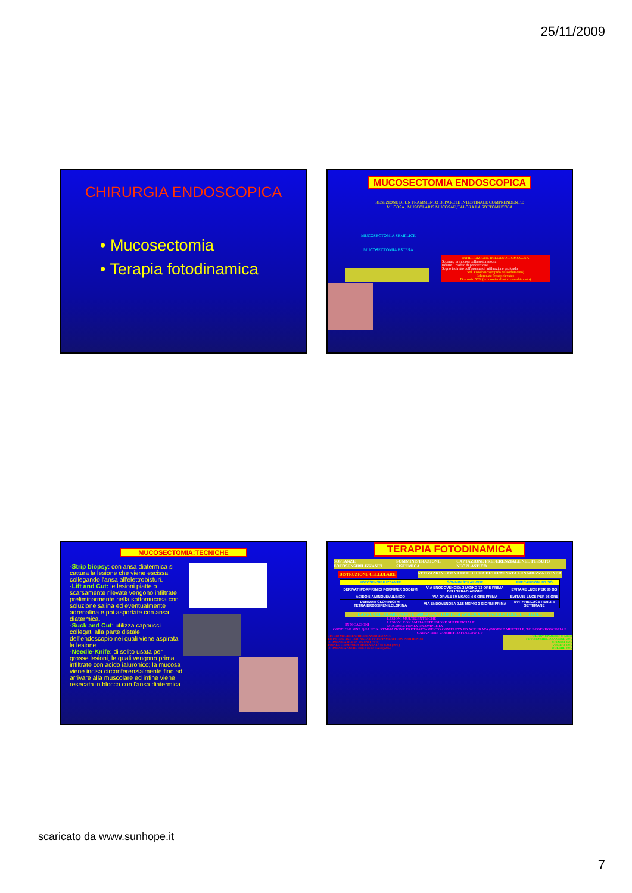25/11/2009
CHIRURGIA ENDOSCOPICA
• Mucosectomia
• Terapia fotodinamica
MUCOSECTOMIA ENDOSCOPICA
RESEZIONE DI UN FRAMMENTO DI PARETE INTESTINALE COMPRENDENTE:
MUCOSA , MUSCOLARIS MUCOSAE, TALORA LA SOTTOMUCOSA
MUCOSECTOMIA SEMPLICE
MUCOSECTOMIA ESTESA
INFILTRAZIONE DELLA SOTTOMUCOSA
Separare la mucosa dalla sottomucosa
ridurre il rischio di perforazione
Segno indiretto dell'assenza di infiltrazione profonda
Sol. Fisiologica (rapido riassorbimento)
Ialuronato (costo elevato)
Destrosio 50% (economico-lento riassorbimento)
MUCOSECTOMIA:TECNICHE
-Strip biopsy: con ansa diatermica si cattura la lesione che viene escissa collegando l'ansa all'elettrobisturi.
-Lift and Cut: le lesioni piatte o scarsamente rilevate vengono infiltrate preliminarmente nella sottomucosa con soluzione salina ed eventualmente adrenalina e poi asportate con ansa diatermica.
-Suck and Cut: utilizza cappucci collegati alla parte distale dell'endoscopio nei quali viene aspirata la lesione.
-Needle-Knife: di solito usata per grosse lesioni, le quali vengono prima infiltrate con acido ialuronico; la mucosa viene incisa circonferenzialmente fino ad arrivare alla muscolare ed infine viene resecata in blocco con l'ansa diatermica.
TERAPIA FOTODINAMICA
SOSTANZE FOTOSENSIBILIZZANTI SOMMINISTRAZIONE SISTEMICA CAPTAZIONE PREFERENZIALE NEL TESSUTO NEOPLASTICO
DISTRUZIONE CELLULARE ATTIVAZIONE CON LUCE DI UNA DETERMINATA LUNGHEZZA D'ONDA
| FOTOSENSIBILIZZANTE | SOMMINISTRAZIONE | PRECAUZIONI D'USO |
| --- | --- | --- |
| DERIVATI PORFIRINICI PORFIMER SODIUM | VIA ENODOVENOSA 2 MG/KG 72 ORE PRIMA DELL'IRRADIAZIONE | EVITARE LUCE PER 30 GG |
| ACIDO 5-AMINOLEVULINICO | VIA ORALE 60 MG/KG 4-6 ORE PRIMA | EVITARE LUCE PER 36 ORE |
| DERIVATI CLORINICI M-TETRAIDROSSIFENILCLORINA | VIA ENDOVENOSA 0.15 MG/KG 3 GIORNI PRIMA | EVITARE LUCE PER 2-4 SETTIMANE |
DANNO CELLULARE NON TERMICO CON TROMBOSI VASCOLARE E NECROSI DELLE CELLULE
INDICAZIONI LESIONI MULTICENTRICHE
LESIONI CON AMPIA ESTENSIONE SUPERFICIALE
MUCOSECTOMIA INCOMPLETA
CONDICIO SINE QUA NON: STADIAZIONE PRETRATTAMENTO COMPLETA ED ACCURATA (BIOPSIE MULTIPLE, TC ECOENDOSCOPIA E GARANTIRE CORRETTO FOLLOW-UP
STUDIO MULTICENTRICO RANDOMIZZATO
138 PZ CON HGD ESOFAGEA 1-3 TRATTAMENTI CON PORFIRINICI
SCOMPARSA HGD IN 106 CASI (77%)
TOTALE SCOMPARSA DISPLASIA IN 81 CASI (59%)
SCOMPARSA ANCHE DI EB IN 72 CASI (52%)
FOLLOW-UP MEDIO 24 MESI
FOTOSENSIBILIZZAZIONE 69%
STENOSI 36%
VOMITO 32%
DOLORE 20%
scaricato da www.sunhope.it
7